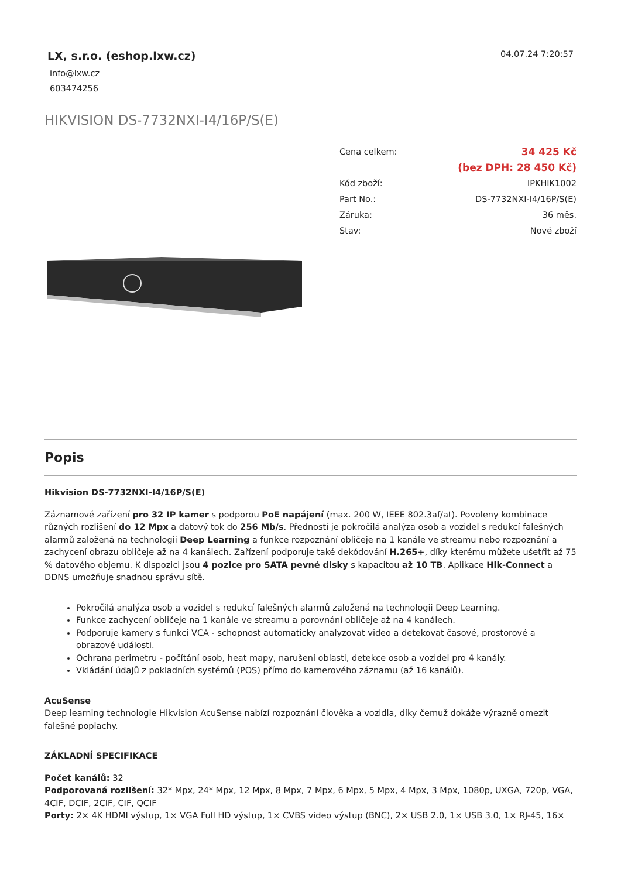LX, s.r.o. (eshop.lxw.cz)
info@lxw.cz
603474256
04.07.24 7:20:57
HIKVISION DS-7732NXI-I4/16P/S(E)
| Cena celkem: | 34 425 Kč |
| | (bez DPH: 28 450 Kč) |
| Kód zboží: | IPKHIK1002 |
| Part No.: | DS-7732NXI-I4/16P/S(E) |
| Záruka: | 36 měs. |
| Stav: | Nové zboží |
Popis
Hikvision DS-7732NXI-I4/16P/S(E)
Záznamové zařízení pro 32 IP kamer s podporou PoE napájení (max. 200 W, IEEE 802.3af/at). Povoleny kombinace různých rozlišení do 12 Mpx a datový tok do 256 Mb/s. Předností je pokročilá analýza osob a vozidel s redukcí falešných alarmů založená na technologii Deep Learning a funkce rozpoznání obličeje na 1 kanále ve streamu nebo rozpoznání a zachycení obrazu obličeje až na 4 kanálech. Zařízení podporuje také dekódování H.265+, díky kterému můžete ušetřit až 75 % datového objemu. K dispozici jsou 4 pozice pro SATA pevné disky s kapacitou až 10 TB. Aplikace Hik-Connect a DDNS umožňuje snadnou správu sítě.
Pokročilá analýza osob a vozidel s redukcí falešných alarmů založená na technologii Deep Learning.
Funkce zachycení obličeje na 1 kanále ve streamu a porovnání obličeje až na 4 kanálech.
Podporuje kamery s funkci VCA - schopnost automaticky analyzovat video a detekovat časové, prostorové a obrazové události.
Ochrana perimetru - počítání osob, heat mapy, narušení oblasti, detekce osob a vozidel pro 4 kanály.
Vkládání údajů z pokladních systémů (POS) přímo do kamerového záznamu (až 16 kanálů).
AcuSense
Deep learning technologie Hikvision AcuSense nabízí rozpoznání člověka a vozidla, díky čemuž dokáže výrazně omezit falešné poplachy.
ZÁKLADNÍ SPECIFIKACE
Počet kanálů: 32
Podporovaná rozlišení: 32* Mpx, 24* Mpx, 12 Mpx, 8 Mpx, 7 Mpx, 6 Mpx, 5 Mpx, 4 Mpx, 3 Mpx, 1080p, UXGA, 720p, VGA, 4CIF, DCIF, 2CIF, CIF, QCIF
Porty: 2× 4K HDMI výstup, 1× VGA Full HD výstup, 1× CVBS video výstup (BNC), 2× USB 2.0, 1× USB 3.0, 1× RJ-45, 16×